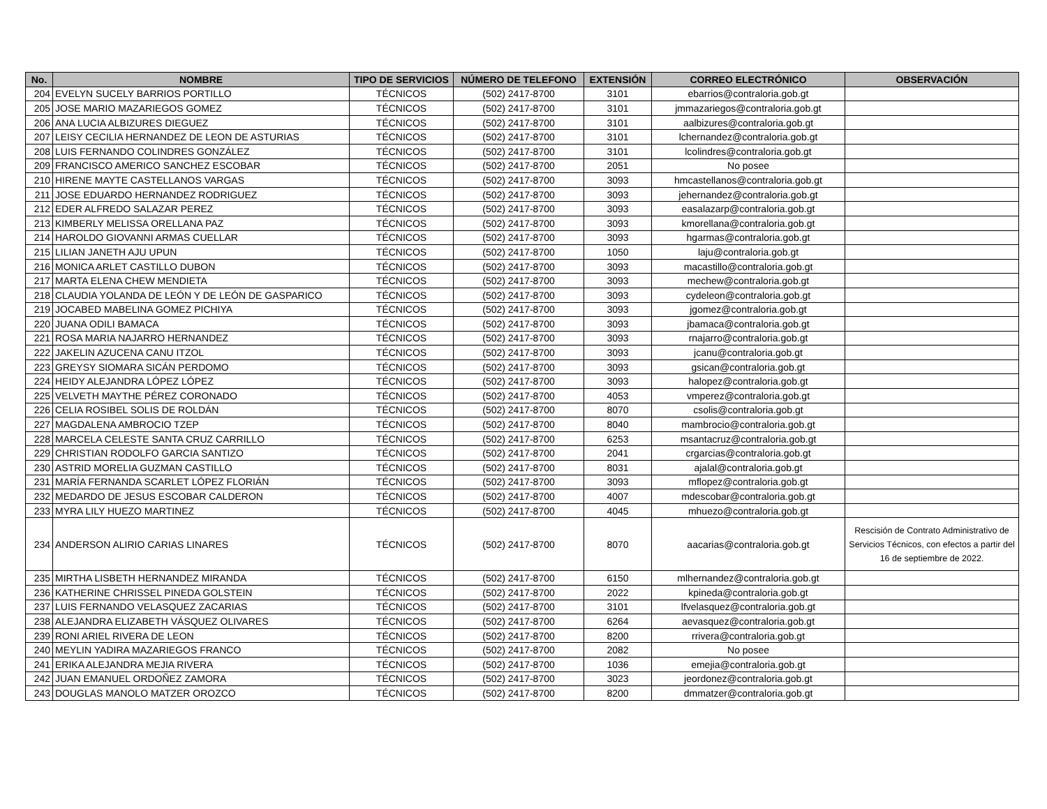| No. | NOMBRE | TIPO DE SERVICIOS | NÚMERO DE TELEFONO | EXTENSIÓN | CORREO ELECTRÓNICO | OBSERVACIÓN |
| --- | --- | --- | --- | --- | --- | --- |
| 204 | EVELYN SUCELY BARRIOS PORTILLO | TÉCNICOS | (502) 2417-8700 | 3101 | ebarrios@contraloria.gob.gt | |
| 205 | JOSE MARIO MAZARIEGOS GOMEZ | TÉCNICOS | (502) 2417-8700 | 3101 | jmmazariegos@contraloria.gob.gt | |
| 206 | ANA LUCIA ALBIZURES DIEGUEZ | TÉCNICOS | (502) 2417-8700 | 3101 | aalbizures@contraloria.gob.gt | |
| 207 | LEISY CECILIA HERNANDEZ DE LEON DE ASTURIAS | TÉCNICOS | (502) 2417-8700 | 3101 | lchernandez@contraloria.gob.gt | |
| 208 | LUIS FERNANDO COLINDRES GONZÁLEZ | TÉCNICOS | (502) 2417-8700 | 3101 | lcolindres@contraloria.gob.gt | |
| 209 | FRANCISCO AMERICO SANCHEZ ESCOBAR | TÉCNICOS | (502) 2417-8700 | 2051 | No posee | |
| 210 | HIRENE MAYTE CASTELLANOS VARGAS | TÉCNICOS | (502) 2417-8700 | 3093 | hmcastellanos@contraloria.gob.gt | |
| 211 | JOSE EDUARDO HERNANDEZ RODRIGUEZ | TÉCNICOS | (502) 2417-8700 | 3093 | jehernandez@contraloria.gob.gt | |
| 212 | EDER ALFREDO SALAZAR PEREZ | TÉCNICOS | (502) 2417-8700 | 3093 | easalazarp@contraloria.gob.gt | |
| 213 | KIMBERLY MELISSA ORELLANA PAZ | TÉCNICOS | (502) 2417-8700 | 3093 | kmorellana@contraloria.gob.gt | |
| 214 | HAROLDO GIOVANNI ARMAS CUELLAR | TÉCNICOS | (502) 2417-8700 | 3093 | hgarmas@contraloria.gob.gt | |
| 215 | LILIAN JANETH AJU UPUN | TÉCNICOS | (502) 2417-8700 | 1050 | laju@contraloria.gob.gt | |
| 216 | MONICA ARLET CASTILLO DUBON | TÉCNICOS | (502) 2417-8700 | 3093 | macastillo@contraloria.gob.gt | |
| 217 | MARTA ELENA CHEW MENDIETA | TÉCNICOS | (502) 2417-8700 | 3093 | mechew@contraloria.gob.gt | |
| 218 | CLAUDIA YOLANDA DE LEÓN Y DE LEÓN DE GASPARICO | TÉCNICOS | (502) 2417-8700 | 3093 | cydeleon@contraloria.gob.gt | |
| 219 | JOCABED MABELINA GOMEZ PICHIYA | TÉCNICOS | (502) 2417-8700 | 3093 | jgomez@contraloria.gob.gt | |
| 220 | JUANA ODILI BAMACA | TÉCNICOS | (502) 2417-8700 | 3093 | jbamaca@contraloria.gob.gt | |
| 221 | ROSA MARIA NAJARRO HERNANDEZ | TÉCNICOS | (502) 2417-8700 | 3093 | rnajarro@contraloria.gob.gt | |
| 222 | JAKELIN AZUCENA CANU ITZOL | TÉCNICOS | (502) 2417-8700 | 3093 | jcanu@contraloria.gob.gt | |
| 223 | GREYSY SIOMARA SICÁN PERDOMO | TÉCNICOS | (502) 2417-8700 | 3093 | gsican@contraloria.gob.gt | |
| 224 | HEIDY ALEJANDRA LÓPEZ LÓPEZ | TÉCNICOS | (502) 2417-8700 | 3093 | halopez@contraloria.gob.gt | |
| 225 | VELVETH MAYTHE PÉREZ CORONADO | TÉCNICOS | (502) 2417-8700 | 4053 | vmperez@contraloria.gob.gt | |
| 226 | CELIA ROSIBEL SOLIS DE ROLDÁN | TÉCNICOS | (502) 2417-8700 | 8070 | csolis@contraloria.gob.gt | |
| 227 | MAGDALENA AMBROCIO TZEP | TÉCNICOS | (502) 2417-8700 | 8040 | mambrocio@contraloria.gob.gt | |
| 228 | MARCELA CELESTE SANTA CRUZ CARRILLO | TÉCNICOS | (502) 2417-8700 | 6253 | msantacruz@contraloria.gob.gt | |
| 229 | CHRISTIAN RODOLFO GARCIA SANTIZO | TÉCNICOS | (502) 2417-8700 | 2041 | crgarcias@contraloria.gob.gt | |
| 230 | ASTRID MORELIA GUZMAN CASTILLO | TÉCNICOS | (502) 2417-8700 | 8031 | ajalal@contraloria.gob.gt | |
| 231 | MARÍA FERNANDA SCARLET LÓPEZ FLORIÁN | TÉCNICOS | (502) 2417-8700 | 3093 | mflopez@contraloria.gob.gt | |
| 232 | MEDARDO DE JESUS ESCOBAR CALDERON | TÉCNICOS | (502) 2417-8700 | 4007 | mdescobar@contraloria.gob.gt | |
| 233 | MYRA LILY HUEZO MARTINEZ | TÉCNICOS | (502) 2417-8700 | 4045 | mhuezo@contraloria.gob.gt | |
| 234 | ANDERSON ALIRIO CARIAS LINARES | TÉCNICOS | (502) 2417-8700 | 8070 | aacarias@contraloria.gob.gt | Rescisión de Contrato Administrativo de Servicios Técnicos, con efectos a partir del 16 de septiembre de 2022. |
| 235 | MIRTHA LISBETH HERNANDEZ MIRANDA | TÉCNICOS | (502) 2417-8700 | 6150 | mlhernandez@contraloria.gob.gt | |
| 236 | KATHERINE CHRISSEL PINEDA GOLSTEIN | TÉCNICOS | (502) 2417-8700 | 2022 | kpineda@contraloria.gob.gt | |
| 237 | LUIS FERNANDO VELASQUEZ ZACARIAS | TÉCNICOS | (502) 2417-8700 | 3101 | lfvelasquez@contraloria.gob.gt | |
| 238 | ALEJANDRA ELIZABETH VÁSQUEZ OLIVARES | TÉCNICOS | (502) 2417-8700 | 6264 | aevasquez@contraloria.gob.gt | |
| 239 | RONI ARIEL RIVERA DE LEON | TÉCNICOS | (502) 2417-8700 | 8200 | rrivera@contraloria.gob.gt | |
| 240 | MEYLIN YADIRA MAZARIEGOS FRANCO | TÉCNICOS | (502) 2417-8700 | 2082 | No posee | |
| 241 | ERIKA ALEJANDRA MEJIA RIVERA | TÉCNICOS | (502) 2417-8700 | 1036 | emejia@contraloria.gob.gt | |
| 242 | JUAN EMANUEL ORDOÑEZ ZAMORA | TÉCNICOS | (502) 2417-8700 | 3023 | jeordonez@contraloria.gob.gt | |
| 243 | DOUGLAS MANOLO MATZER OROZCO | TÉCNICOS | (502) 2417-8700 | 8200 | dmmatzer@contraloria.gob.gt | |